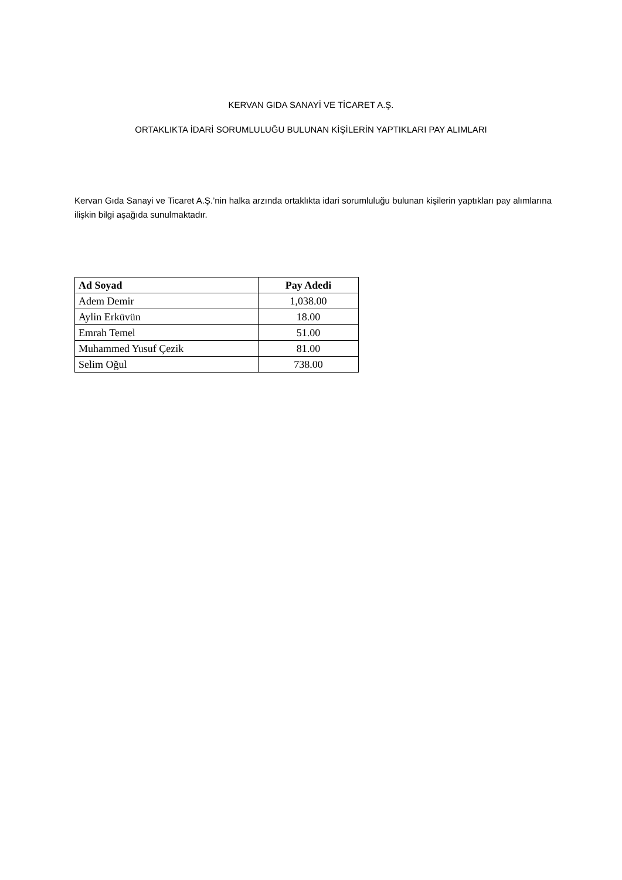KERVAN GIDA SANAYİ VE TİCARET A.Ş.
ORTAKLIKTA İDARİ SORUMLULUĞU BULUNAN KİŞİLERİN YAPTIKLARI PAY ALIMLARI
Kervan Gıda Sanayi ve Ticaret A.Ş.’nin halka arzında ortaklıkta idari sorumluluğu bulunan kişilerin yaptıkları pay alımlarına ilişkin bilgi aşağıda sunulmaktadır.
| Ad Soyad | Pay Adedi |
| --- | --- |
| Adem Demir | 1,038.00 |
| Aylin Erküvün | 18.00 |
| Emrah Temel | 51.00 |
| Muhammed Yusuf Çezik | 81.00 |
| Selim Oğul | 738.00 |